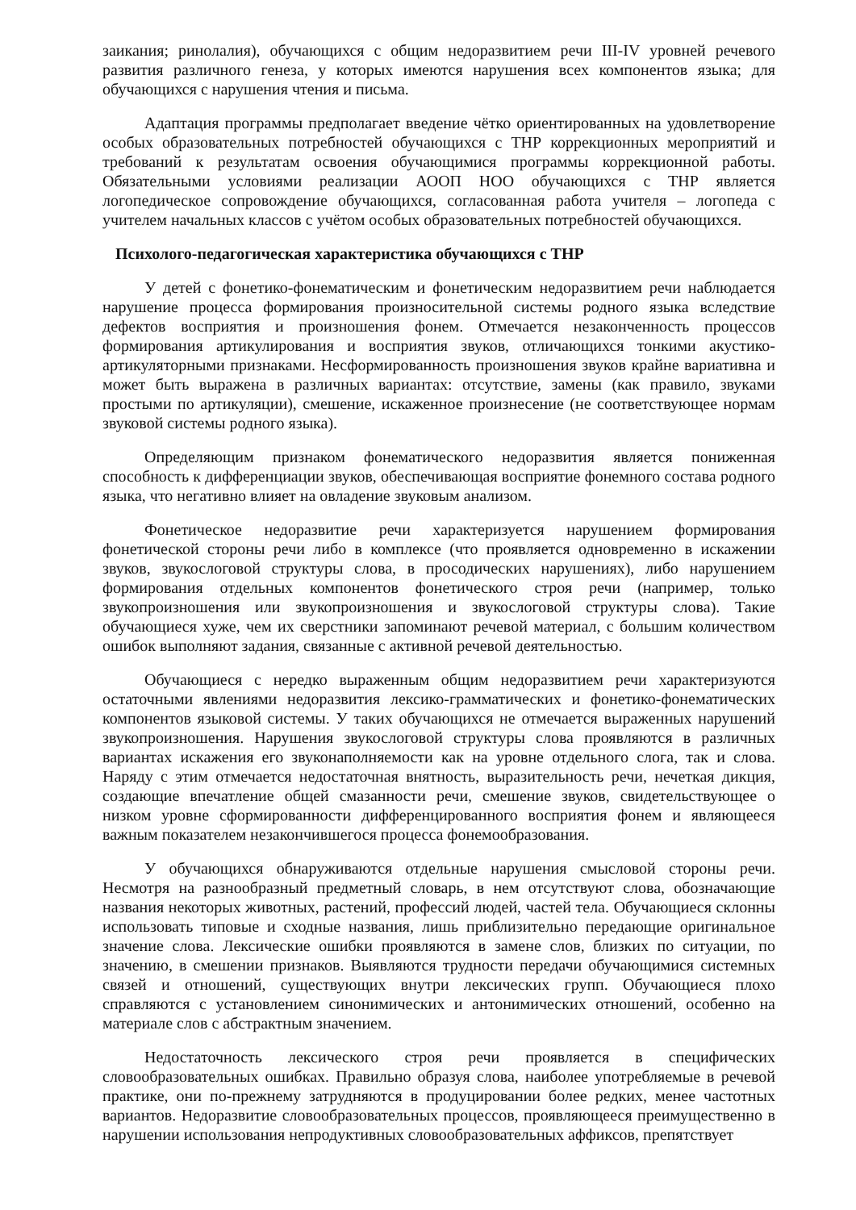заикания; ринолалия), обучающихся с общим недоразвитием речи III-IV уровней речевого развития различного генеза, у которых имеются нарушения всех компонентов языка; для обучающихся с нарушения чтения и письма.
Адаптация программы предполагает введение чётко ориентированных на удовлетворение особых образовательных потребностей обучающихся с ТНР коррекционных мероприятий и требований к результатам освоения обучающимися программы коррекционной работы. Обязательными условиями реализации АООП НОО обучающихся с ТНР является логопедическое сопровождение обучающихся, согласованная работа учителя – логопеда с учителем начальных классов с учётом особых образовательных потребностей обучающихся.
Психолого-педагогическая характеристика обучающихся с ТНР
У детей с фонетико-фонематическим и фонетическим недоразвитием речи наблюдается нарушение процесса формирования произносительной системы родного языка вследствие дефектов восприятия и произношения фонем. Отмечается незаконченность процессов формирования артикулирования и восприятия звуков, отличающихся тонкими акустико-артикуляторными признаками. Несформированность произношения звуков крайне вариативна и может быть выражена в различных вариантах: отсутствие, замены (как правило, звуками простыми по артикуляции), смешение, искаженное произнесение (не соответствующее нормам звуковой системы родного языка).
Определяющим признаком фонематического недоразвития является пониженная способность к дифференциации звуков, обеспечивающая восприятие фонемного состава родного языка, что негативно влияет на овладение звуковым анализом.
Фонетическое недоразвитие речи характеризуется нарушением формирования фонетической стороны речи либо в комплексе (что проявляется одновременно в искажении звуков, звукослоговой структуры слова, в просодических нарушениях), либо нарушением формирования отдельных компонентов фонетического строя речи (например, только звукопроизношения или звукопроизношения и звукослоговой структуры слова). Такие обучающиеся хуже, чем их сверстники запоминают речевой материал, с большим количеством ошибок выполняют задания, связанные с активной речевой деятельностью.
Обучающиеся с нередко выраженным общим недоразвитием речи характеризуются остаточными явлениями недоразвития лексико-грамматических и фонетико-фонематических компонентов языковой системы. У таких обучающихся не отмечается выраженных нарушений звукопроизношения. Нарушения звукослоговой структуры слова проявляются в различных вариантах искажения его звуконаполняемости как на уровне отдельного слога, так и слова. Наряду с этим отмечается недостаточная внятность, выразительность речи, нечеткая дикция, создающие впечатление общей смазанности речи, смешение звуков, свидетельствующее о низком уровне сформированности дифференцированного восприятия фонем и являющееся важным показателем незакончившегося процесса фонемообразования.
У обучающихся обнаруживаются отдельные нарушения смысловой стороны речи. Несмотря на разнообразный предметный словарь, в нем отсутствуют слова, обозначающие названия некоторых животных, растений, профессий людей, частей тела. Обучающиеся склонны использовать типовые и сходные названия, лишь приблизительно передающие оригинальное значение слова. Лексические ошибки проявляются в замене слов, близких по ситуации, по значению, в смешении признаков. Выявляются трудности передачи обучающимися системных связей и отношений, существующих внутри лексических групп. Обучающиеся плохо справляются с установлением синонимических и антонимических отношений, особенно на материале слов с абстрактным значением.
Недостаточность лексического строя речи проявляется в специфических словообразовательных ошибках. Правильно образуя слова, наиболее употребляемые в речевой практике, они по-прежнему затрудняются в продуцировании более редких, менее частотных вариантов. Недоразвитие словообразовательных процессов, проявляющееся преимущественно в нарушении использования непродуктивных словообразовательных аффиксов, препятствует